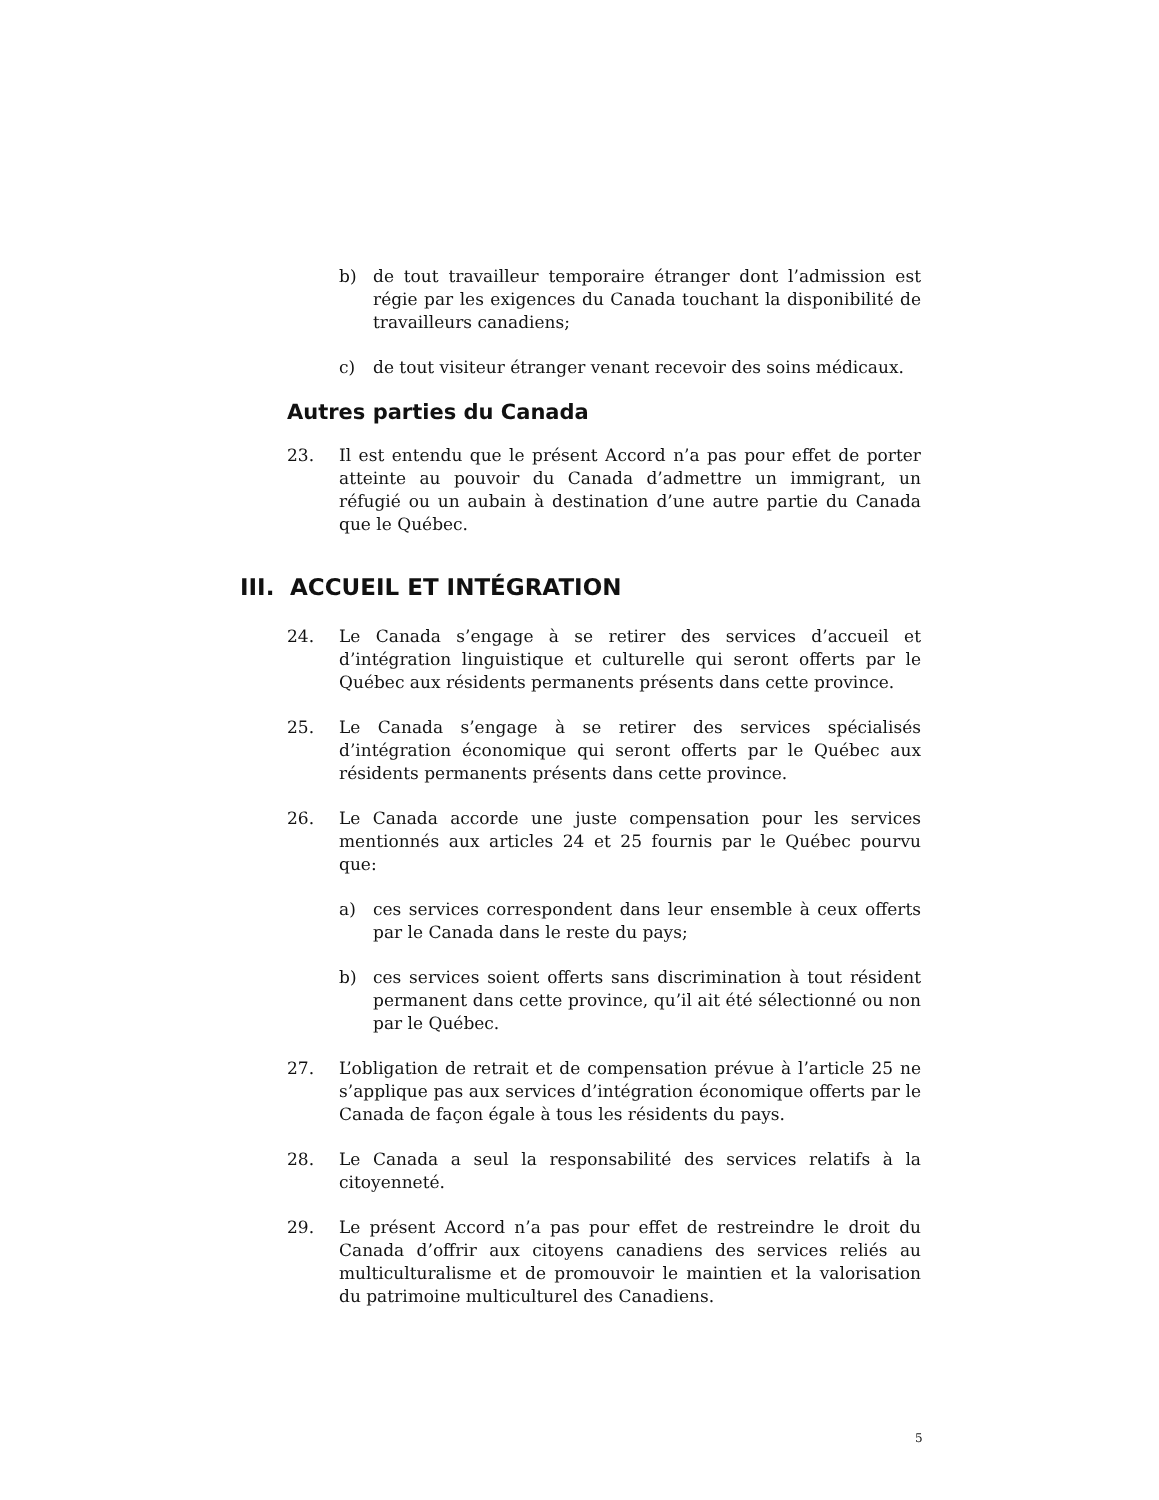b) de tout travailleur temporaire étranger dont l’admission est régie par les exigences du Canada touchant la disponibilité de travailleurs canadiens;
c) de tout visiteur étranger venant recevoir des soins médicaux.
Autres parties du Canada
23. Il est entendu que le présent Accord n’a pas pour effet de porter atteinte au pouvoir du Canada d’admettre un immigrant, un réfugié ou un aubain à destination d’une autre partie du Canada que le Québec.
III. ACCUEIL ET INTÉGRATION
24. Le Canada s’engage à se retirer des services d’accueil et d’intégration linguistique et culturelle qui seront offerts par le Québec aux résidents permanents présents dans cette province.
25. Le Canada s’engage à se retirer des services spécialisés d’intégration économique qui seront offerts par le Québec aux résidents permanents présents dans cette province.
26. Le Canada accorde une juste compensation pour les services mentionnés aux articles 24 et 25 fournis par le Québec pourvu que:
a) ces services correspondent dans leur ensemble à ceux offerts par le Canada dans le reste du pays;
b) ces services soient offerts sans discrimination à tout résident permanent dans cette province, qu’il ait été sélectionné ou non par le Québec.
27. L’obligation de retrait et de compensation prévue à l’article 25 ne s’applique pas aux services d’intégration économique offerts par le Canada de façon égale à tous les résidents du pays.
28. Le Canada a seul la responsabilité des services relatifs à la citoyenneté.
29. Le présent Accord n’a pas pour effet de restreindre le droit du Canada d’offrir aux citoyens canadiens des services reliés au multiculturalisme et de promouvoir le maintien et la valorisation du patrimoine multiculturel des Canadiens.
5